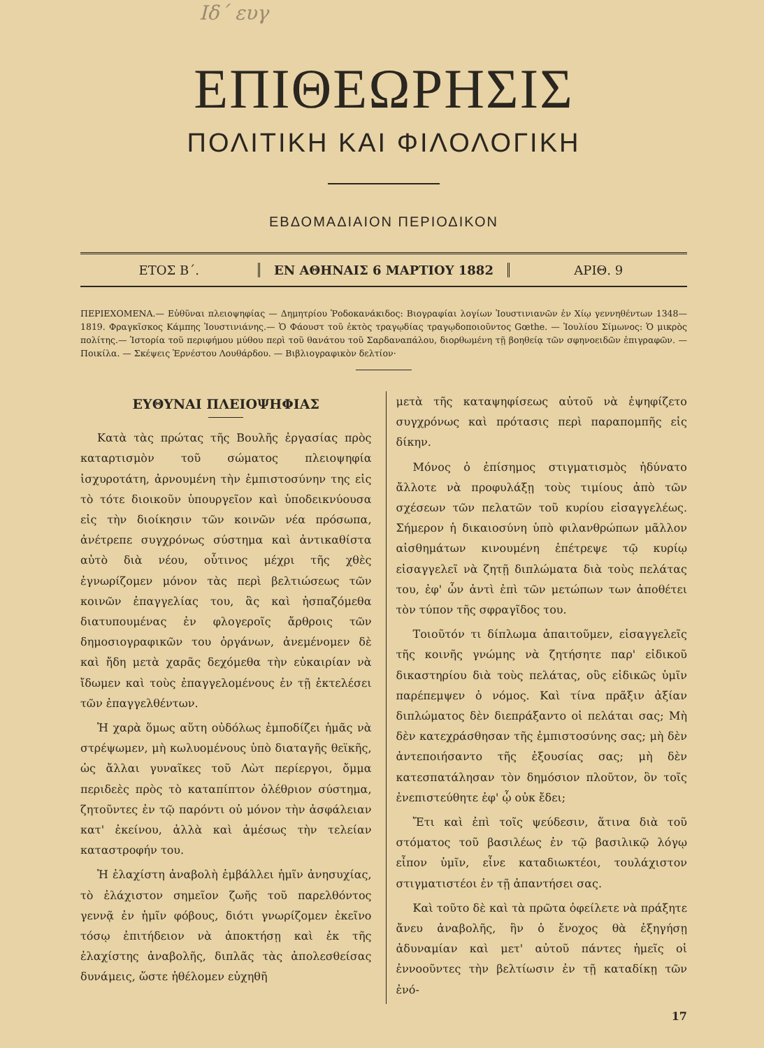Ιδ΄ ευγ
ΕΠΙΘΕΩΡΗΣΙΣ
ΠΟΛΙΤΙΚΗ ΚΑΙ ΦΙΛΟΛΟΓΙΚΗ
ΕΒΔΟΜΑΔΙΑΙΟΝ ΠΕΡΙΟΔΙΚΟΝ
ΕΤΟΣ Β΄. ΕΝ ΑΘΗΝΑΙΣ 6 ΜΑΡΤΙΟΥ 1882 ΑΡΙΘ. 9
ΠΕΡΙΕΧΟΜΕΝΑ.— Εὐθῦναι πλειοψηφίας — Δημητρίου Ῥοδοκανάκιδος: Βιογραφίαι λογίων Ἰουστινιανῶν ἐν Χίῳ γεννηθέντων 1348—1819. Φραγκῖσκος Κάμπης Ἰουστινιάνης.— Ὁ Φάουστ τοῦ ἐκτὸς τραγῳδίας τραγῳδοποιοῦντος Gœthe. — Ἰουλίου Σίμωνος: Ὁ μικρὸς πολίτης.— Ἱστορία τοῦ περιφήμου μύθου περὶ τοῦ θανάτου τοῦ Σαρδαναπάλου, διορθωμένη τῇ βοηθείᾳ τῶν σφηνοειδῶν ἐπιγραφῶν. — Ποικίλα. — Σκέψεις Ἐρνέστου Λουθάρδου. — Βιβλιογραφικὸν δελτίον·
ΕΥΘΥΝΑΙ ΠΛΕΙΟΨΗΦΙΑΣ
Κατὰ τὰς πρώτας τῆς Βουλῆς ἐργασίας πρὸς καταρτισμὸν τοῦ σώματος πλειοψηφία ἰσχυροτάτη, ἀρνουμένη τὴν ἐμπιστοσύνην της εἰς τὸ τότε διοικοῦν ὑπουργεῖον καὶ ὑποδεικνύουσα εἰς τὴν διοίκησιν τῶν κοινῶν νέα πρόσωπα, ἀνέτρεπε συγχρόνως σύστημα καὶ ἀντικαθίστα αὐτὸ διὰ νέου, οὗτινος μέχρι τῆς χθὲς ἐγνωρίζομεν μόνον τὰς περὶ βελτιώσεως τῶν κοινῶν ἐπαγγελίας του, ἃς καὶ ἠσπαζόμεθα διατυπουμένας ἐν φλογεροῖς ἄρθροις τῶν δημοσιογραφικῶν του ὀργάνων, ἀνεμένομεν δὲ καὶ ἤδη μετὰ χαρᾶς δεχόμεθα τὴν εὐκαιρίαν νὰ ἴδωμεν καὶ τοὺς ἐπαγγελομένους ἐν τῇ ἐκτελέσει τῶν ἐπαγγελθέντων.
Ἡ χαρὰ ὅμως αὕτη οὐδόλως ἐμποδίζει ἡμᾶς νὰ στρέψωμεν, μὴ κωλυομένους ὑπὸ διαταγῆς θεϊκῆς, ὡς ἄλλαι γυναῖκες τοῦ Λὼτ περίεργοι, ὄμμα περιδεὲς πρὸς τὸ καταπίπτον ὀλέθριον σύστημα, ζητοῦντες ἐν τῷ παρόντι οὐ μόνον τὴν ἀσφάλειαν κατ' ἐκείνου, ἀλλὰ καὶ ἀμέσως τὴν τελείαν καταστροφήν του.
Ἡ ἐλαχίστη ἀναβολὴ ἐμβάλλει ἡμῖν ἀνησυχίας, τὸ ἐλάχιστον σημεῖον ζωῆς τοῦ παρελθόντος γεννᾷ ἐν ἡμῖν φόβους, διότι γνωρίζομεν ἐκεῖνο τόσῳ ἐπιτήδειον νὰ ἀποκτήσῃ καὶ ἐκ τῆς ἐλαχίστης ἀναβολῆς, διπλᾶς τὰς ἀπολεσθείσας δυνάμεις, ὥστε ἠθέλομεν εὐχηθῆ
μετὰ τῆς καταψηφίσεως αὐτοῦ νὰ ἐψηφίζετο συγχρόνως καὶ πρότασις περὶ παραπομπῆς εἰς δίκην.
Μόνος ὁ ἐπίσημος στιγματισμὸς ἠδύνατο ἄλλοτε νὰ προφυλάξῃ τοὺς τιμίους ἀπὸ τῶν σχέσεων τῶν πελατῶν τοῦ κυρίου εἰσαγγελέως. Σήμερον ἡ δικαιοσύνη ὑπὸ φιλανθρώπων μᾶλλον αἰσθημάτων κινουμένη ἐπέτρεψε τῷ κυρίῳ εἰσαγγελεῖ νὰ ζητῇ διπλώματα διὰ τοὺς πελάτας του, ἐφ' ὧν ἀντὶ ἐπὶ τῶν μετώπων των ἀποθέτει τὸν τύπον τῆς σφραγῖδος του.
Τοιοῦτόν τι δίπλωμα ἀπαιτοῦμεν, εἰσαγγελεῖς τῆς κοινῆς γνώμης νὰ ζητήσητε παρ' εἰδικοῦ δικαστηρίου διὰ τοὺς πελάτας, οὓς εἰδικῶς ὑμῖν παρέπεμψεν ὁ νόμος. Καὶ τίνα πρᾶξιν ἀξίαν διπλώματος δὲν διεπράξαντο οἱ πελάται σας; Μὴ δὲν κατεχράσθησαν τῆς ἐμπιστοσύνης σας; μὴ δὲν ἀντεποιήσαντο τῆς ἐξουσίας σας; μὴ δὲν κατεσπατάλησαν τὸν δημόσιον πλοῦτον, ὃν τοῖς ἐνεπιστεύθητε ἐφ' ᾧ οὐκ ἔδει;
Ἔτι καὶ ἐπὶ τοῖς ψεύδεσιν, ἅτινα διὰ τοῦ στόματος τοῦ βασιλέως ἐν τῷ βασιλικῷ λόγῳ εἶπον ὑμῖν, εἶνε καταδιωκτέοι, τουλάχιστον στιγματιστέοι ἐν τῇ ἀπαντήσει σας.
Καὶ τοῦτο δὲ καὶ τὰ πρῶτα ὀφείλετε νὰ πράξητε ἄνευ ἀναβολῆς, ἣν ὁ ἔνοχος θὰ ἐξηγήσῃ ἀδυναμίαν καὶ μετ' αὐτοῦ πάντες ἡμεῖς οἱ ἐννοοῦντες τὴν βελτίωσιν ἐν τῇ καταδίκῃ τῶν ἐνό-
17